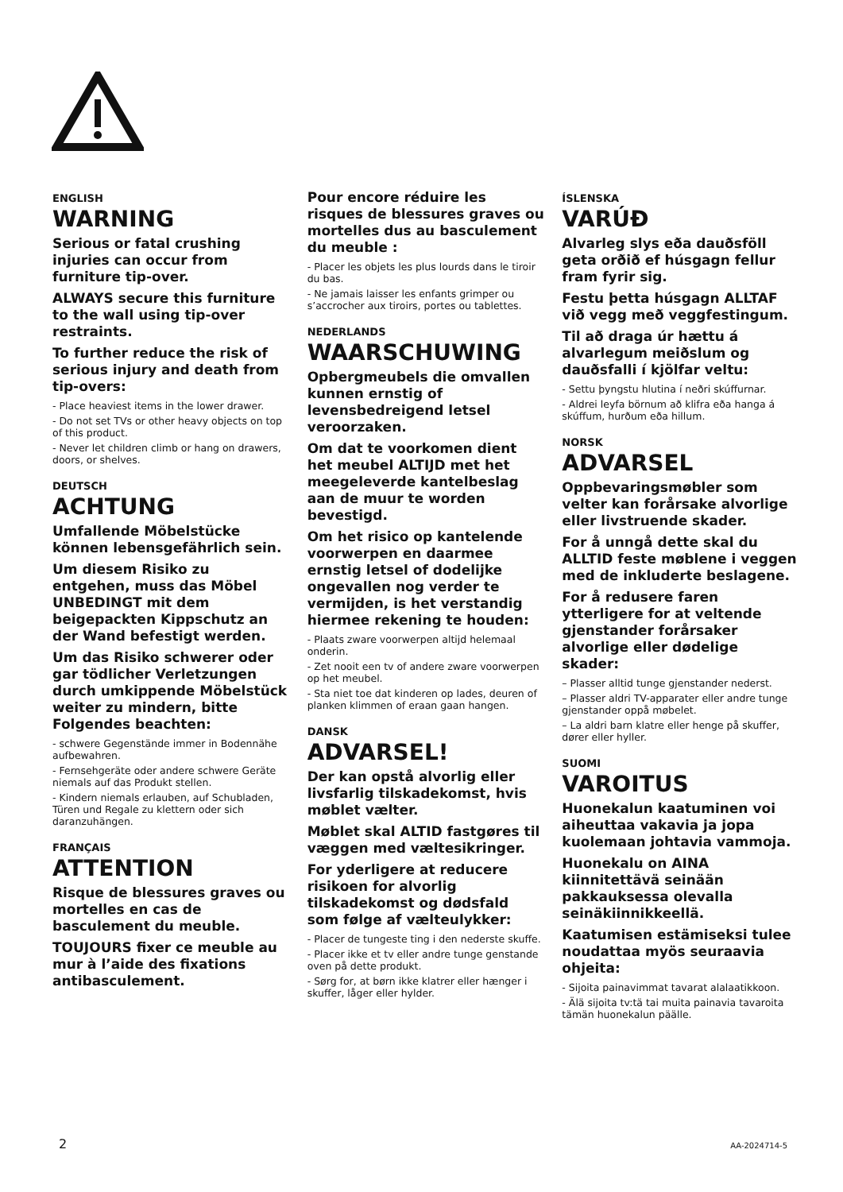ENGLISH
WARNING
Serious or fatal crushing injuries can occur from furniture tip-over.
ALWAYS secure this furniture to the wall using tip-over restraints.
To further reduce the risk of serious injury and death from tip-overs:
- Place heaviest items in the lower drawer.
- Do not set TVs or other heavy objects on top of this product.
- Never let children climb or hang on drawers, doors, or shelves.
DEUTSCH
ACHTUNG
Umfallende Möbelstücke können lebensgefährlich sein.
Um diesem Risiko zu entgehen, muss das Möbel UNBEDINGT mit dem beigepackten Kippschutz an der Wand befestigt werden.
Um das Risiko schwerer oder gar tödlicher Verletzungen durch umkippende Möbelstück weiter zu mindern, bitte Folgendes beachten:
- schwere Gegenstände immer in Bodennähe aufbewahren.
- Fernsehgeräte oder andere schwere Geräte niemals auf das Produkt stellen.
- Kindern niemals erlauben, auf Schubladen, Türen und Regale zu klettern oder sich daranzuhängen.
FRANÇAIS
ATTENTION
Risque de blessures graves ou mortelles en cas de basculement du meuble.
TOUJOURS fixer ce meuble au mur à l’aide des fixations antibasculement.
Pour encore réduire les risques de blessures graves ou mortelles dus au basculement du meuble :
- Placer les objets les plus lourds dans le tiroir du bas.
- Ne jamais laisser les enfants grimper ou s’accrocher aux tiroirs, portes ou tablettes.
NEDERLANDS
WAARSCHUWING
Opbergmeubels die omvallen kunnen ernstig of levensbedreigend letsel veroorzaken.
Om dat te voorkomen dient het meubel ALTIJD met het meegeleverde kantelbeslag aan de muur te worden bevestigd.
Om het risico op kantelende voorwerpen en daarmee ernstig letsel of dodelijke ongevallen nog verder te vermijden, is het verstandig hiermee rekening te houden:
- Plaats zware voorwerpen altijd helemaal onderin.
- Zet nooit een tv of andere zware voorwerpen op het meubel.
- Sta niet toe dat kinderen op lades, deuren of planken klimmen of eraan gaan hangen.
DANSK
ADVARSEL!
Der kan opstå alvorlig eller livsfarlig tilskadekomst, hvis møblet vælter.
Møblet skal ALTID fastgøres til væggen med væltesikringer.
For yderligere at reducere risikoen for alvorlig tilskadekomst og dødsfald som følge af vælteulykker:
- Placer de tungeste ting i den nederste skuffe.
- Placer ikke et tv eller andre tunge genstande oven på dette produkt.
- Sørg for, at børn ikke klatrer eller hænger i skuffer, låger eller hylder.
ÍSLENSKA
VARÚÐ
Alvarleg slys eða dauðsföll geta orðið ef húsgagn fellur fram fyrir sig.
Festu þetta húsgagn ALLTAF við vegg með veggfestingum.
Til að draga úr hættu á alvarlegum meiðslum og dauðsfalli í kjölfar veltu:
- Settu þyngstu hlutina í neðri skúffurnar.
- Aldrei leyfa börnum að klifra eða hanga á skúffum, hurðum eða hillum.
NORSK
ADVARSEL
Oppbevaringsmøbler som velter kan forårsake alvorlige eller livstruende skader.
For å unngå dette skal du ALLTID feste møblene i veggen med de inkluderte beslagene.
For å redusere faren ytterligere for at veltende gjenstander forårsaker alvorlige eller dødelige skader:
– Plasser alltid tunge gjenstander nederst.
– Plasser aldri TV-apparater eller andre tunge gjenstander oppå møbelet.
– La aldri barn klatre eller henge på skuffer, dører eller hyller.
SUOMI
VAROITUS
Huonekalun kaatuminen voi aiheuttaa vakavia ja jopa kuolemaan johtavia vammoja.
Huonekalu on AINA kiinnitettävä seinään pakkauksessa olevalla seinäkiinnikkeellä.
Kaatumisen estämiseksi tulee noudattaa myös seuraavia ohjeita:
- Sijoita painavimmat tavarat alalaatikkoon.
- Älä sijoita tv:tä tai muita painavia tavaroita tämän huonekalun päälle.
2 AA-2024714-5